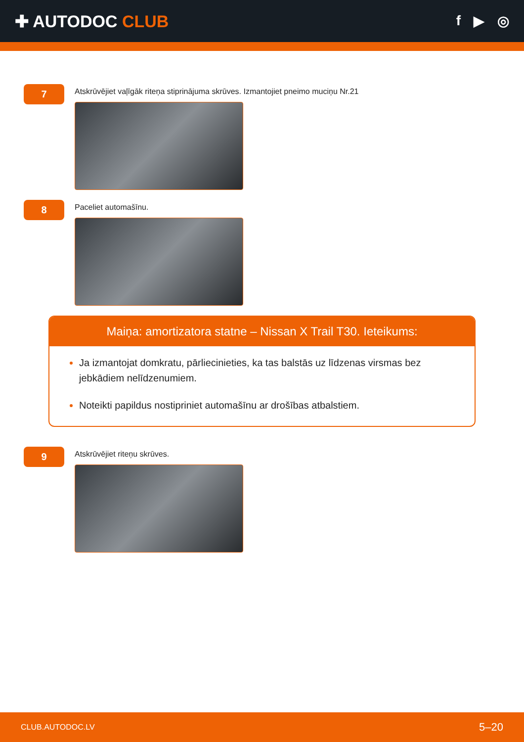✚ AUTODOC CLUB
f ▶ ◎
7
Atskrūvējiet vaļīgāk riteņa stiprinājuma skrūves. Izmantojiet pneimo muciņu Nr.21
8
Paceliet automašīnu.
Maiņa: amortizatora statne – Nissan X Trail T30. Ieteikums:
Ja izmantojat domkratu, pārliecinieties, ka tas balstās uz līdzenas virsmas bez jebkādiem nelīdzenumiem.
Noteikti papildus nostipriniet automašīnu ar drošības atbalstiem.
9
Atskrūvējiet riteņu skrūves.
CLUB.AUTODOC.LV 5–20